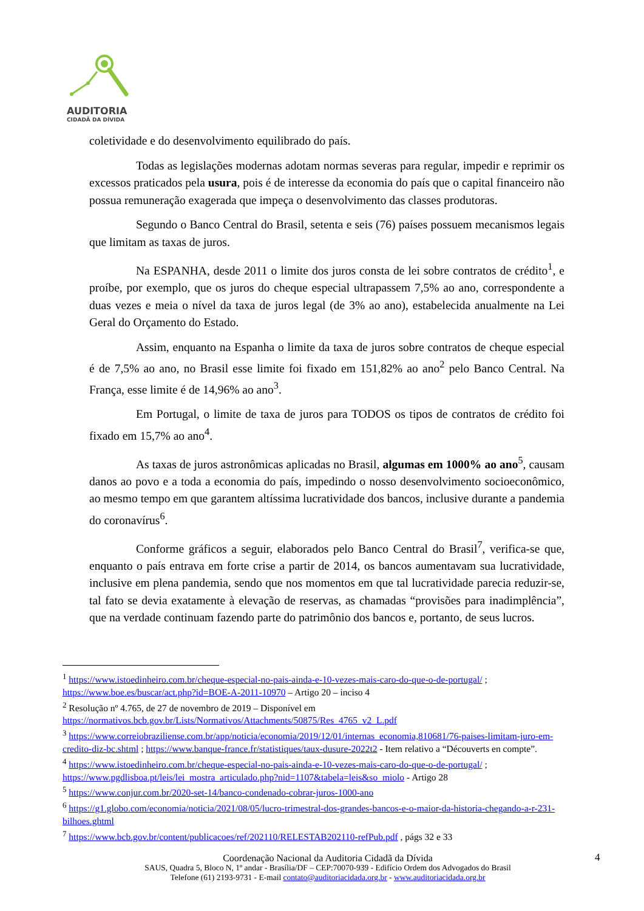AUDITORIA
CIDADÃ DA DÍVIDA
coletividade e do desenvolvimento equilibrado do país.
Todas as legislações modernas adotam normas severas para regular, impedir e reprimir os excessos praticados pela usura, pois é de interesse da economia do país que o capital financeiro não possua remuneração exagerada que impeça o desenvolvimento das classes produtoras.
Segundo o Banco Central do Brasil, setenta e seis (76) países possuem mecanismos legais que limitam as taxas de juros.
Na ESPANHA, desde 2011 o limite dos juros consta de lei sobre contratos de crédito<sup>1</sup>, e proíbe, por exemplo, que os juros do cheque especial ultrapassem 7,5% ao ano, correspondente a duas vezes e meia o nível da taxa de juros legal (de 3% ao ano), estabelecida anualmente na Lei Geral do Orçamento do Estado.
Assim, enquanto na Espanha o limite da taxa de juros sobre contratos de cheque especial é de 7,5% ao ano, no Brasil esse limite foi fixado em 151,82% ao ano<sup>2</sup> pelo Banco Central. Na França, esse limite é de 14,96% ao ano<sup>3</sup>.
Em Portugal, o limite de taxa de juros para TODOS os tipos de contratos de crédito foi fixado em 15,7% ao ano<sup>4</sup>.
As taxas de juros astronômicas aplicadas no Brasil, algumas em 1000% ao ano<sup>5</sup>, causam danos ao povo e a toda a economia do país, impedindo o nosso desenvolvimento socioeconômico, ao mesmo tempo em que garantem altíssima lucratividade dos bancos, inclusive durante a pandemia do coronavírus<sup>6</sup>.
Conforme gráficos a seguir, elaborados pelo Banco Central do Brasil<sup>7</sup>, verifica-se que, enquanto o país entrava em forte crise a partir de 2014, os bancos aumentavam sua lucratividade, inclusive em plena pandemia, sendo que nos momentos em que tal lucratividade parecia reduzir-se, tal fato se devia exatamente à elevação de reservas, as chamadas “provisões para inadimplência”, que na verdade continuam fazendo parte do patrimônio dos bancos e, portanto, de seus lucros.
<sup>1</sup> https://www.istoedinheiro.com.br/cheque-especial-no-pais-ainda-e-10-vezes-mais-caro-do-que-o-de-portugal/ ; https://www.boe.es/buscar/act.php?id=BOE-A-2011-10970 – Artigo 20 – inciso 4
<sup>2</sup> Resolução nº 4.765, de 27 de novembro de 2019 – Disponível em https://normativos.bcb.gov.br/Lists/Normativos/Attachments/50875/Res_4765_v2_L.pdf
<sup>3</sup> https://www.correiobraziliense.com.br/app/noticia/economia/2019/12/01/internas_economia,810681/76-paises-limitam-juro-em-credito-diz-bc.shtml ; https://www.banque-france.fr/statistiques/taux-dusure-2022t2 - Item relativo a “Découverts en compte”.
<sup>4</sup> https://www.istoedinheiro.com.br/cheque-especial-no-pais-ainda-e-10-vezes-mais-caro-do-que-o-de-portugal/ ; https://www.pgdlisboa.pt/leis/lei_mostra_articulado.php?nid=1107&tabela=leis&so_miolo - Artigo 28
<sup>5</sup> https://www.conjur.com.br/2020-set-14/banco-condenado-cobrar-juros-1000-ano
<sup>6</sup> https://g1.globo.com/economia/noticia/2021/08/05/lucro-trimestral-dos-grandes-bancos-e-o-maior-da-historia-chegando-a-r-231-bilhoes.ghtml
<sup>7</sup> https://www.bcb.gov.br/content/publicacoes/ref/202110/RELESTAB202110-refPub.pdf , págs 32 e 33
Coordenação Nacional da Auditoria Cidadã da Dívida
SAUS, Quadra 5, Bloco N, 1º andar - Brasília/DF – CEP:70070-939 - Edifício Ordem dos Advogados do Brasil
Telefone (61) 2193-9731 - E-mail contato@auditoriacidada.org.br - www.auditoriacidada.org.br
4